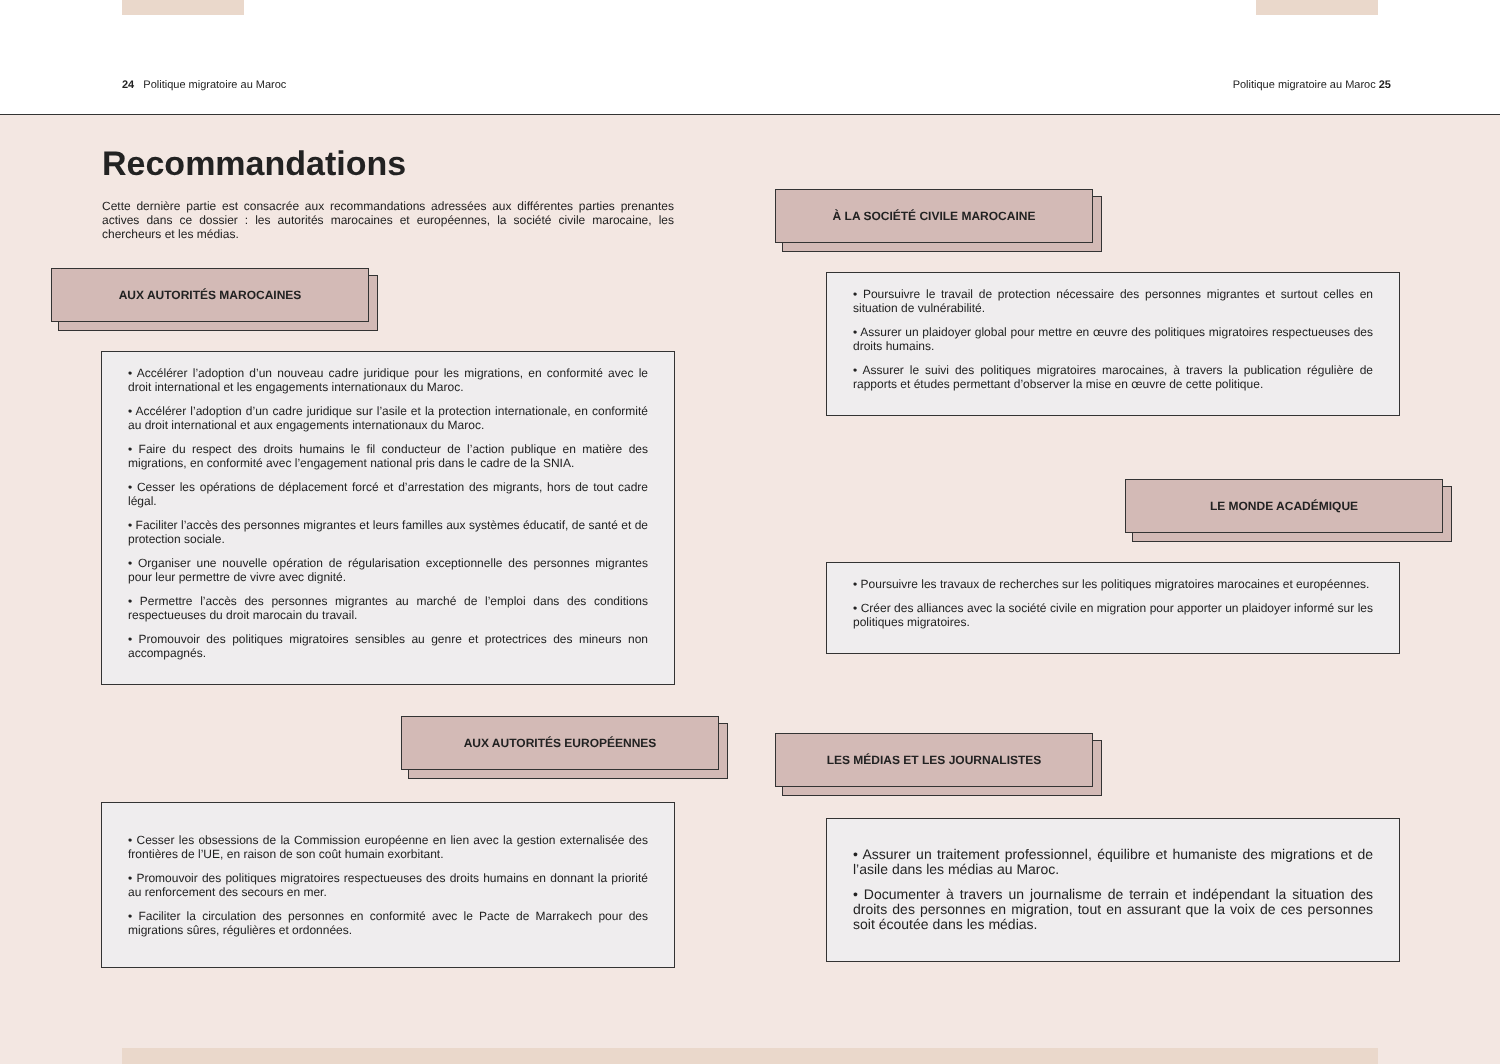24 Politique migratoire au Maroc
Politique migratoire au Maroc 25
Recommandations
Cette dernière partie est consacrée aux recommandations adressées aux différentes parties prenantes actives dans ce dossier : les autorités marocaines et européennes, la société civile marocaine, les chercheurs et les médias.
AUX AUTORITÉS MAROCAINES
• Accélérer l’adoption d’un nouveau cadre juridique pour les migrations, en conformité avec le droit international et les engagements internationaux du Maroc.
• Accélérer l’adoption d’un cadre juridique sur l’asile et la protection internationale, en conformité au droit international et aux engagements internationaux du Maroc.
• Faire du respect des droits humains le fil conducteur de l’action publique en matière des migrations, en conformité avec l’engagement national pris dans le cadre de la SNIA.
• Cesser les opérations de déplacement forcé et d’arrestation des migrants, hors de tout cadre légal.
• Faciliter l’accès des personnes migrantes et leurs familles aux systèmes éducatif, de santé et de protection sociale.
• Organiser une nouvelle opération de régularisation exceptionnelle des personnes migrantes pour leur permettre de vivre avec dignité.
• Permettre l’accès des personnes migrantes au marché de l’emploi dans des conditions respectueuses du droit marocain du travail.
• Promouvoir des politiques migratoires sensibles au genre et protectrices des mineurs non accompagnés.
AUX AUTORITÉS EUROPÉENNES
• Cesser les obsessions de la Commission européenne en lien avec la gestion externalisée des frontières de l’UE, en raison de son coût humain exorbitant.
• Promouvoir des politiques migratoires respectueuses des droits humains en donnant la priorité au renforcement des secours en mer.
• Faciliter la circulation des personnes en conformité avec le Pacte de Marrakech pour des migrations sûres, régulières et ordonnées.
À LA SOCIÉTÉ CIVILE MAROCAINE
• Poursuivre le travail de protection nécessaire des personnes migrantes et surtout celles en situation de vulnérabilité.
• Assurer un plaidoyer global pour mettre en œuvre des politiques migratoires respectueuses des droits humains.
• Assurer le suivi des politiques migratoires marocaines, à travers la publication régulière de rapports et études permettant d’observer la mise en œuvre de cette politique.
LE MONDE ACADÉMIQUE
• Poursuivre les travaux de recherches sur les politiques migratoires marocaines et européennes.
• Créer des alliances avec la société civile en migration pour apporter un plaidoyer informé sur les politiques migratoires.
LES MÉDIAS ET LES JOURNALISTES
• Assurer un traitement professionnel, équilibre et humaniste des migrations et de l’asile dans les médias au Maroc.
• Documenter à travers un journalisme de terrain et indépendant la situation des droits des personnes en migration, tout en assurant que la voix de ces personnes soit écoutée dans les médias.